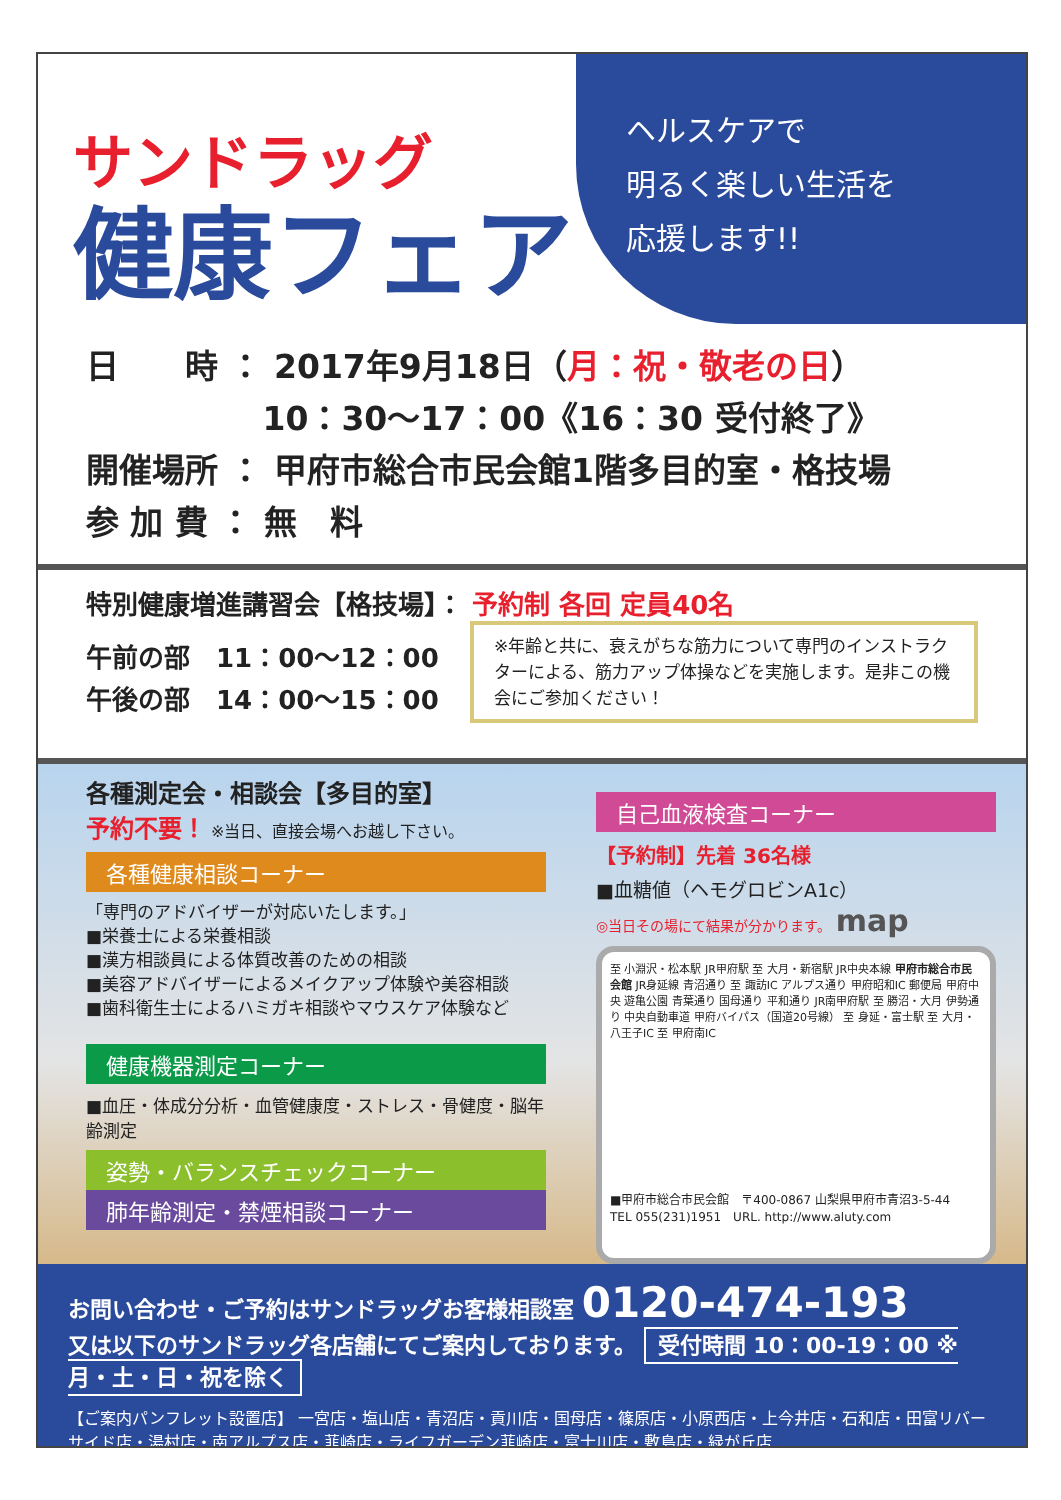ヘルスケアで
明るく楽しい生活を
応援します!!
サンドラッグ
健康フェア
日　　時 ： 2017年9月18日（月：祝・敬老の日）
　　　　　 10：30～17：00《16：30 受付終了》
開催場所 ： 甲府市総合市民会館1階多目的室・格技場
参 加 費 ： 無　料
特別健康増進講習会【格技場】： 予約制 各回 定員40名
※年齢と共に、衰えがちな筋力について専門のインストラクターによる、筋力アップ体操などを実施します。是非この機会にご参加ください！
午前の部　11：00～12：00
午後の部　14：00～15：00
各種測定会・相談会【多目的室】
予約不要！ ※当日、直接会場へお越し下さい。
各種健康相談コーナー
「専門のアドバイザーが対応いたします。」
■栄養士による栄養相談
■漢方相談員による体質改善のための相談
■美容アドバイザーによるメイクアップ体験や美容相談
■歯科衛生士によるハミガキ相談やマウスケア体験など
健康機器測定コーナー
■血圧・体成分分析・血管健康度・ストレス・骨健度・脳年齢測定
姿勢・バランスチェックコーナー
肺年齢測定・禁煙相談コーナー
自己血液検査コーナー
【予約制】先着 36名様
■血糖値（ヘモグロビンA1c）
◎当日その場にて結果が分かります。 map
至 小淵沢・松本駅 JR甲府駅 至 大月・新宿駅 JR中央本線 甲府市総合市民会館 JR身延線 青沼通り 至 諏訪IC アルプス通り 甲府昭和IC 郵便局 甲府中央 遊亀公園 青葉通り 国母通り 平和通り JR南甲府駅 至 勝沼・大月 伊勢通り 中央自動車道 甲府バイパス（国道20号線） 至 身延・富士駅 至 大月・八王子IC 至 甲府南IC
■甲府市総合市民会館　〒400-0867 山梨県甲府市青沼3-5-44
TEL 055(231)1951　URL. http://www.aluty.com
お問い合わせ・ご予約はサンドラッグお客様相談室 0120-474-193
又は以下のサンドラッグ各店舗にてご案内しております。 受付時間 10：00-19：00 ※ 月・土・日・祝を除く
【ご案内パンフレット設置店】 一宮店・塩山店・青沼店・貢川店・国母店・篠原店・小原西店・上今井店・石和店・田富リバーサイド店・湯村店・南アルプス店・韮崎店・ライフガーデン韮崎店・富士川店・敷島店・緑が丘店